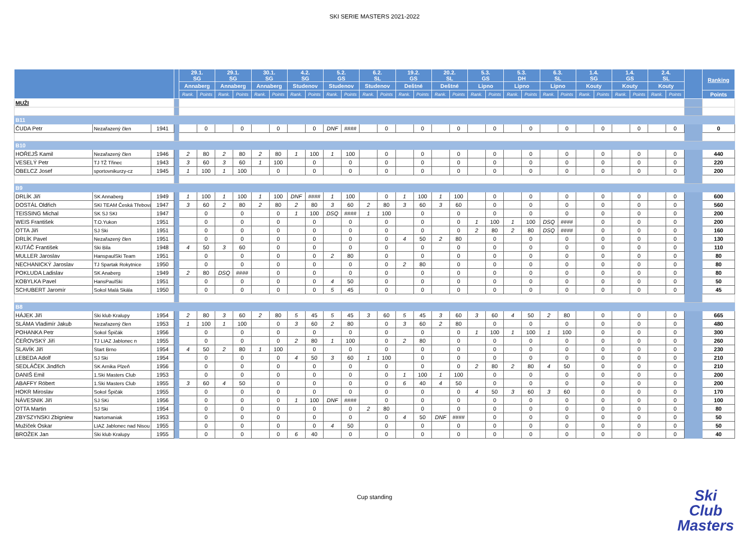SKI SERIE MASTERS 2021-2022
| | | | | 29.1. SG | | 29.1. SG | | 30.1. SG | | 4.2. SG | | 5.2. GS | | 6.2. SL | | 19.2. GS | | 20.2. SL | | 5.3. GS | | 5.3. DH | | 6.3. SL | | 1.4. SG | | 1.4. GS | | 2.4. SL | | | Ranking |
| --- | --- | --- | --- | --- | --- | --- | --- | --- | --- | --- | --- | --- | --- | --- | --- | --- | --- | --- | --- | --- | --- | --- | --- | --- | --- | --- | --- | --- | --- | --- | --- | --- | --- |
| | | | | Annaberg | | Annaberg | | Annaberg | | Studenov | | Studenov | | Studenov | | Deštné | | Deštné | | Lipno | | Lipno | | Lipno | | Kouty | | Kouty | | Kouty | | | |
| | | | | Rank. | Points | Rank. | Points | Rank. | Points | Rank. | Points | Rank. | Points | Rank. | Points | Rank. | Points | Rank. | Points | Rank. | Points | Rank. | Points | Rank. | Points | Rank. | Points | Rank. | Points | Rank. | Points | | Points |
| MUŽI | | | | | | | | | | | | | | | | | | | | | | | | | | | | | | | | | |
| B11 | | | | | | | | | | | | | | | | | | | | | | | | | | | | | | | | | |
| ČUDA Petr | Nezařazený člen | 1941 | | | 0 | | 0 | | 0 | | 0 | DNF | #### | | 0 | | 0 | | 0 | | 0 | | 0 | | 0 | | 0 | | 0 | | 0 | | 0 |
| B10 | | | | | | | | | | | | | | | | | | | | | | | | | | | | | | | | | |
| HOŘEJŠ Kamil | Nezařazený člen | 1946 | | 2 | 80 | 2 | 80 | 2 | 80 | 1 | 100 | 1 | 100 | | 0 | | 0 | | 0 | | 0 | | 0 | | 0 | | 0 | | 0 | | 0 | | 440 |
| VESELÝ Petr | TJ TŽ Třinec | 1943 | | 3 | 60 | 3 | 60 | 1 | 100 | | 0 | | 0 | | 0 | | 0 | | 0 | | 0 | | 0 | | 0 | | 0 | | 0 | | 0 | | 220 |
| OBELCZ Josef | sportovnikurzy-cz | 1945 | | 1 | 100 | 1 | 100 | | 0 | | 0 | | 0 | | 0 | | 0 | | 0 | | 0 | | 0 | | 0 | | 0 | | 0 | | 0 | | 200 |
| B9 | | | | | | | | | | | | | | | | | | | | | | | | | | | | | | | | | |
| DRLÍK Jiří | SK Annaberg | 1949 | | 1 | 100 | 1 | 100 | 1 | 100 | DNF | #### | 1 | 100 | | 0 | 1 | 100 | 1 | 100 | | 0 | | 0 | | 0 | | 0 | | 0 | | 0 | | 600 |
| DOSTÁL Oldřich | SKI TEAM Česká Třebová | 1947 | | 3 | 60 | 2 | 80 | 2 | 80 | 2 | 80 | 3 | 60 | 2 | 80 | 3 | 60 | 3 | 60 | | 0 | | 0 | | 0 | | 0 | | 0 | | 0 | | 560 |
| TEISSING Michal | SK SJ SKI | 1947 | | | 0 | | 0 | | 0 | 1 | 100 | DSQ | #### | 1 | 100 | | 0 | | 0 | | 0 | | 0 | | 0 | | 0 | | 0 | | 0 | | 200 |
| WEIS František | T.O.Yukon | 1951 | | | 0 | | 0 | | 0 | | 0 | | 0 | | 0 | | 0 | | 0 | 1 | 100 | 1 | 100 | DSQ | #### | | 0 | | 0 | | 0 | | 200 |
| OTTA Jiří | SJ Ski | 1951 | | | 0 | | 0 | | 0 | | 0 | | 0 | | 0 | | 0 | | 0 | 2 | 80 | 2 | 80 | DSQ | #### | | 0 | | 0 | | 0 | | 160 |
| DRLÍK Pavel | Nezařazený člen | 1951 | | | 0 | | 0 | | 0 | | 0 | | 0 | | 0 | 4 | 50 | 2 | 80 | | 0 | | 0 | | 0 | | 0 | | 0 | | 0 | | 130 |
| KUTÁČ František | Ski Bila | 1948 | | 4 | 50 | 3 | 60 | | 0 | | 0 | | 0 | | 0 | | 0 | | 0 | | 0 | | 0 | | 0 | | 0 | | 0 | | 0 | | 110 |
| MULLER Jaroslav | HanspaulSki Team | 1951 | | | 0 | | 0 | | 0 | | 0 | 2 | 80 | | 0 | | 0 | | 0 | | 0 | | 0 | | 0 | | 0 | | 0 | | 0 | | 80 |
| NECHANICKÝ Jaroslav | TJ Spartak Rokytnice | 1950 | | | 0 | | 0 | | 0 | | 0 | | 0 | | 0 | 2 | 80 | | 0 | | 0 | | 0 | | 0 | | 0 | | 0 | | 0 | | 80 |
| POKLUDA Ladislav | SK Anaberg | 1949 | | 2 | 80 | DSQ | #### | | 0 | | 0 | | 0 | | 0 | | 0 | | 0 | | 0 | | 0 | | 0 | | 0 | | 0 | | 0 | | 80 |
| KOBYLKA Pavel | HansPaulSki | 1951 | | | 0 | | 0 | | 0 | | 0 | 4 | 50 | | 0 | | 0 | | 0 | | 0 | | 0 | | 0 | | 0 | | 0 | | 0 | | 50 |
| SCHUBERT Jaromír | Sokol Malá Skála | 1950 | | | 0 | | 0 | | 0 | | 0 | 5 | 45 | | 0 | | 0 | | 0 | | 0 | | 0 | | 0 | | 0 | | 0 | | 0 | | 45 |
| B8 | | | | | | | | | | | | | | | | | | | | | | | | | | | | | | | | | |
| HÁJEK Jiří | Ski klub Kralupy | 1954 | | 2 | 80 | 3 | 60 | 2 | 80 | 5 | 45 | 5 | 45 | 3 | 60 | 5 | 45 | 3 | 60 | 3 | 60 | 4 | 50 | 2 | 80 | | 0 | | 0 | | 0 | | 665 |
| SLÁMA Vladimír Jakub | Nezařazený člen | 1953 | | 1 | 100 | 1 | 100 | | 0 | 3 | 60 | 2 | 80 | | 0 | 3 | 60 | 2 | 80 | | 0 | | 0 | | 0 | | 0 | | 0 | | 0 | | 480 |
| POHANKA Petr | Sokol Špičák | 1956 | | | 0 | | 0 | | 0 | | 0 | | 0 | | 0 | | 0 | | 0 | 1 | 100 | 1 | 100 | 1 | 100 | | 0 | | 0 | | 0 | | 300 |
| ČEŘOVSKÝ Jiří | TJ LIAZ Jablonec n | 1955 | | | 0 | | 0 | | 0 | 2 | 80 | 1 | 100 | | 0 | 2 | 80 | | 0 | | 0 | | 0 | | 0 | | 0 | | 0 | | 0 | | 260 |
| SLAVÍK Jiří | Start Brno | 1954 | | 4 | 50 | 2 | 80 | 1 | 100 | | 0 | | 0 | | 0 | | 0 | | 0 | | 0 | | 0 | | 0 | | 0 | | 0 | | 0 | | 230 |
| LEBEDA Adolf | SJ Ski | 1954 | | | 0 | | 0 | | 0 | 4 | 50 | 3 | 60 | 1 | 100 | | 0 | | 0 | | 0 | | 0 | | 0 | | 0 | | 0 | | 0 | | 210 |
| SEDLÁČEK Jindřich | SK Arnika Plzeň | 1956 | | | 0 | | 0 | | 0 | | 0 | | 0 | | 0 | | 0 | | 0 | 2 | 80 | 2 | 80 | 4 | 50 | | 0 | | 0 | | 0 | | 210 |
| DANIŠ Emil | 1.Ski Masters Club | 1953 | | | 0 | | 0 | | 0 | | 0 | | 0 | | 0 | 1 | 100 | 1 | 100 | | 0 | | 0 | | 0 | | 0 | | 0 | | 0 | | 200 |
| ABAFFY Róbert | 1.Ski Masters Club | 1955 | | 3 | 60 | 4 | 50 | | 0 | | 0 | | 0 | | 0 | 6 | 40 | 4 | 50 | | 0 | | 0 | | 0 | | 0 | | 0 | | 0 | | 200 |
| HOKR Miroslav | Sokol Špičák | 1955 | | | 0 | | 0 | | 0 | | 0 | | 0 | | 0 | | 0 | | 0 | 4 | 50 | 3 | 60 | 3 | 60 | | 0 | | 0 | | 0 | | 170 |
| NÁVESNIK Jiří | SJ SKi | 1956 | | | 0 | | 0 | | 0 | 1 | 100 | DNF | #### | | 0 | | 0 | | 0 | | 0 | | 0 | | 0 | | 0 | | 0 | | 0 | | 100 |
| OTTA Martin | SJ Ski | 1954 | | | 0 | | 0 | | 0 | | 0 | | 0 | 2 | 80 | | 0 | | 0 | | 0 | | 0 | | 0 | | 0 | | 0 | | 0 | | 80 |
| ZBYSZYNSKI Zbigniew | Nartomaniak | 1953 | | | 0 | | 0 | | 0 | | 0 | | 0 | | 0 | 4 | 50 | DNF | #### | | 0 | | 0 | | 0 | | 0 | | 0 | | 0 | | 50 |
| Mužíček Oskar | LIAZ Jablonec nad Nisou | 1955 | | | 0 | | 0 | | 0 | | 0 | 4 | 50 | | 0 | | 0 | | 0 | | 0 | | 0 | | 0 | | 0 | | 0 | | 0 | | 50 |
| BROŽEK Jan | Ski klub Kralupy | 1955 | | | 0 | | 0 | | 0 | 6 | 40 | | 0 | | 0 | | 0 | | 0 | | 0 | | 0 | | 0 | | 0 | | 0 | | 0 | | 40 |
Cup standing
Ski
Club
Masters